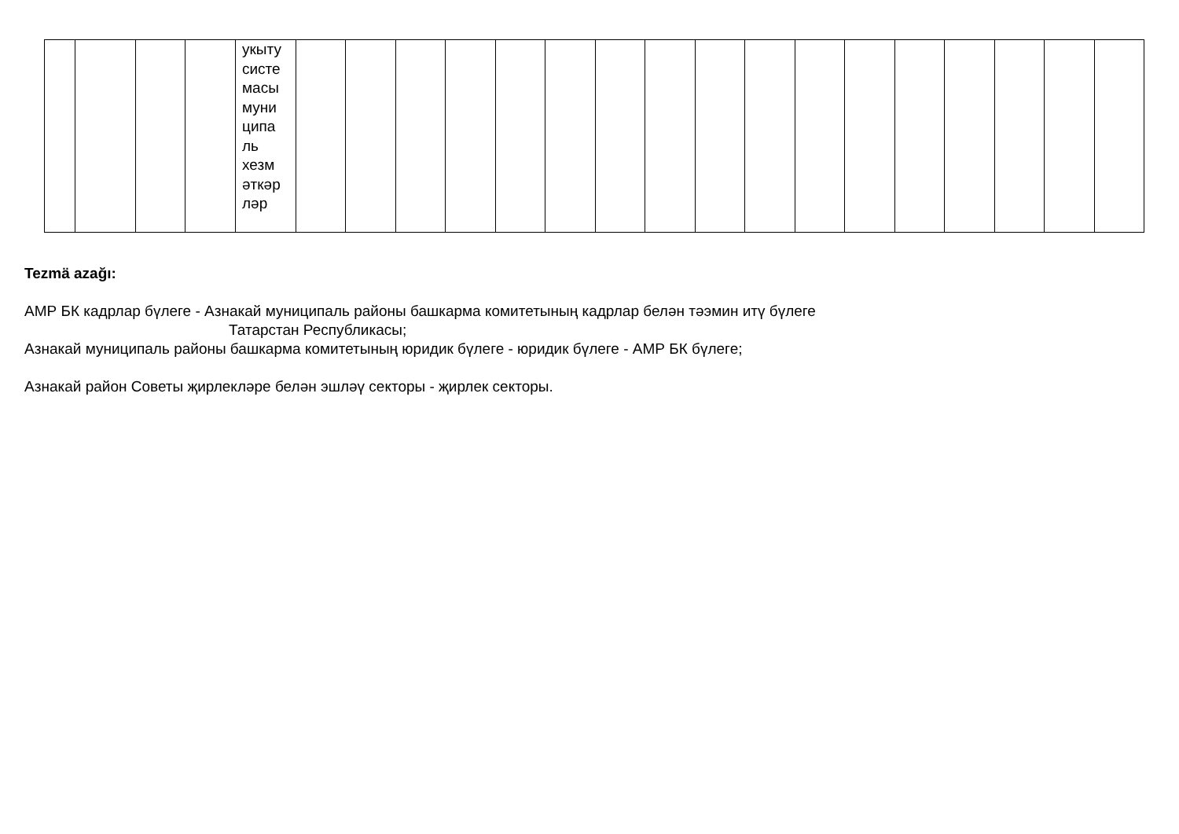| | | | | укыту систе масы муни ципа ль хезм әткәр ләр | | | | | | | | | | | | | | | | | |
Tezmä azağı:
АМР БК кадрлар бүлеге - Азнакай муниципаль районы башкарма комитетының кадрлар белән тәэмин итү бүлеге
Татарстан Республикасы;
Азнакай муниципаль районы башкарма комитетының юридик бүлеге - юридик бүлеге - АМР БК бүлеге;
Азнакай район Советы җирлекләре белән эшләү секторы - җирлек секторы.